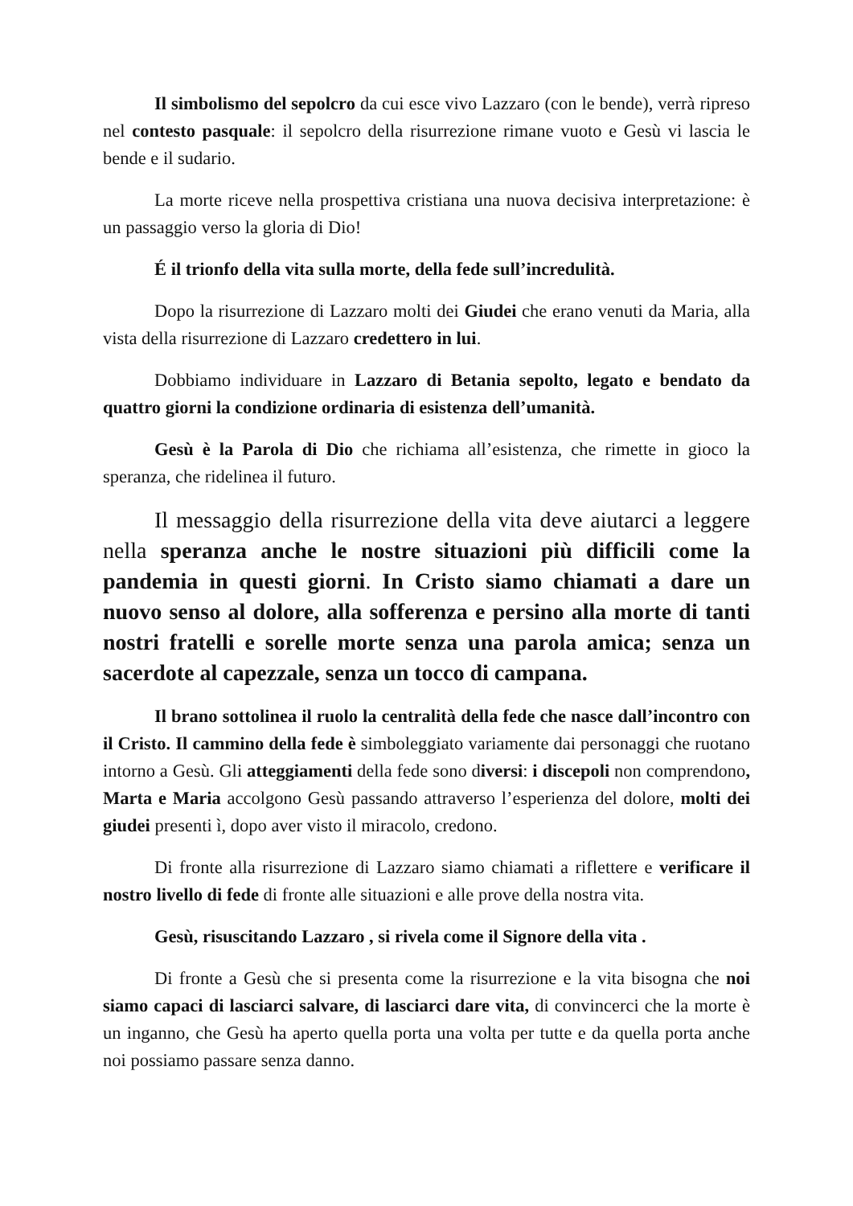Il simbolismo del sepolcro da cui esce vivo Lazzaro (con le bende), verrà ripreso nel contesto pasquale: il sepolcro della risurrezione rimane vuoto e Gesù vi lascia le bende e il sudario.
La morte riceve nella prospettiva cristiana una nuova decisiva interpretazione: è un passaggio verso la gloria di Dio!
É il trionfo della vita sulla morte, della fede sull’incredulità.
Dopo la risurrezione di Lazzaro molti dei Giudei che erano venuti da Maria, alla vista della risurrezione di Lazzaro credettero in lui.
Dobbiamo individuare in Lazzaro di Betania sepolto, legato e bendato da quattro giorni la condizione ordinaria di esistenza dell’umanità.
Gesù è la Parola di Dio che richiama all’esistenza, che rimette in gioco la speranza, che ridelinea il futuro.
Il messaggio della risurrezione della vita deve aiutarci a leggere nella speranza anche le nostre situazioni più difficili come la pandemia in questi giorni. In Cristo siamo chiamati a dare un nuovo senso al dolore, alla sofferenza e persino alla morte di tanti nostri fratelli e sorelle morte senza una parola amica; senza un sacerdote al capezzale, senza un tocco di campana.
Il brano sottolinea il ruolo la centralità della fede che nasce dall’incontro con il Cristo. Il cammino della fede è simboleggiato variamente dai personaggi che ruotano intorno a Gesù. Gli atteggiamenti della fede sono diversi: i discepoli non comprendono, Marta e Maria accolgono Gesù passando attraverso l’esperienza del dolore, molti dei giudei presenti ì, dopo aver visto il miracolo, credono.
Di fronte alla risurrezione di Lazzaro siamo chiamati a riflettere e verificare il nostro livello di fede di fronte alle situazioni e alle prove della nostra vita.
Gesù, risuscitando Lazzaro , si rivela come il Signore della vita .
Di fronte a Gesù che si presenta come la risurrezione e la vita bisogna che noi siamo capaci di lasciarci salvare, di lasciarci dare vita, di convincerci che la morte è un inganno, che Gesù ha aperto quella porta una volta per tutte e da quella porta anche noi possiamo passare senza danno.